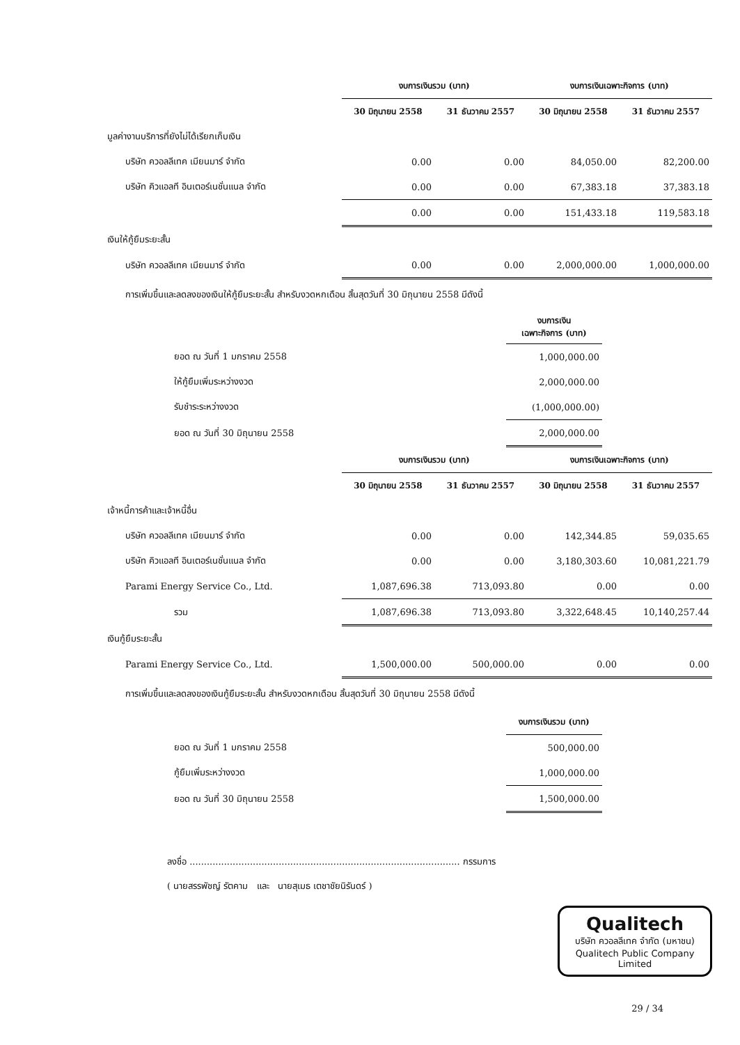| | งบการเงินรวม (บาท) | | งบการเงินเฉพาะกิจการ (บาท) | |
| --- | --- | --- | --- | --- |
| | 30 มิถุนายน 2558 | 31 ธันวาคม 2557 | 30 มิถุนายน 2558 | 31 ธันวาคม 2557 |
| มูลค่างานบริการที่ยังไม่ได้เรียกเก็บเงิน | | | | |
| บริษัท ควอลลีเทค เมียนมาร์ จำกัด | 0.00 | 0.00 | 84,050.00 | 82,200.00 |
| บริษัท คิวแอลที อินเตอร์เนชั่นแนล จำกัด | 0.00 | 0.00 | 67,383.18 | 37,383.18 |
| | 0.00 | 0.00 | 151,433.18 | 119,583.18 |
| เงินให้กู้ยืมระยะสั้น | | | | |
| บริษัท ควอลลีเทค เมียนมาร์ จำกัด | 0.00 | 0.00 | 2,000,000.00 | 1,000,000.00 |
การเพิ่มขึ้นและลดลงของเงินให้กู้ยืมระยะสั้น สำหรับงวดหกเดือน สิ้นสุดวันที่ 30 มิถุนายน 2558 มีดังนี้
| | งบการเงิน เฉพาะกิจการ (บาท) | |
| --- | --- | --- |
| ยอด ณ วันที่ 1 มกราคม 2558 | 1,000,000.00 | |
| ให้กู้ยืมเพิ่มระหว่างงวด | 2,000,000.00 | |
| รับชำระระหว่างงวด | (1,000,000.00) | |
| ยอด ณ วันที่ 30 มิถุนายน 2558 | 2,000,000.00 | |
| | งบการเงินรวม (บาท) | | งบการเงินเฉพาะกิจการ (บาท) | |
| --- | --- | --- | --- | --- |
| | 30 มิถุนายน 2558 | 31 ธันวาคม 2557 | 30 มิถุนายน 2558 | 31 ธันวาคม 2557 |
| เจ้าหนี้การค้าและเจ้าหนี้อื่น | | | | |
| บริษัท ควอลลีเทค เมียนมาร์ จำกัด | 0.00 | 0.00 | 142,344.85 | 59,035.65 |
| บริษัท คิวแอลที อินเตอร์เนชั่นแนล จำกัด | 0.00 | 0.00 | 3,180,303.60 | 10,081,221.79 |
| Parami Energy Service Co., Ltd. | 1,087,696.38 | 713,093.80 | 0.00 | 0.00 |
| รวม | 1,087,696.38 | 713,093.80 | 3,322,648.45 | 10,140,257.44 |
| เงินกู้ยืมระยะสั้น | | | | |
| Parami Energy Service Co., Ltd. | 1,500,000.00 | 500,000.00 | 0.00 | 0.00 |
การเพิ่มขึ้นและลดลงของเงินกู้ยืมระยะสั้น สำหรับงวดหกเดือน สิ้นสุดวันที่ 30 มิถุนายน 2558 มีดังนี้
| | งบการเงินรวม (บาท) | |
| --- | --- | --- |
| ยอด ณ วันที่ 1 มกราคม 2558 | 500,000.00 | |
| กู้ยืมเพิ่มระหว่างงวด | 1,000,000.00 | |
| ยอด ณ วันที่ 30 มิถุนายน 2558 | 1,500,000.00 | |
ลงชื่อ .............................................................................................. กรรมการ
( นายสรรพัชญ์ รัตคาม และ นายสุเมธ เตชาชัยนิรันดร์ )
Qualitech
บริษัท ควอลลีเทค จำกัด (มหาชน)
Qualitech Public Company Limited
29 / 34